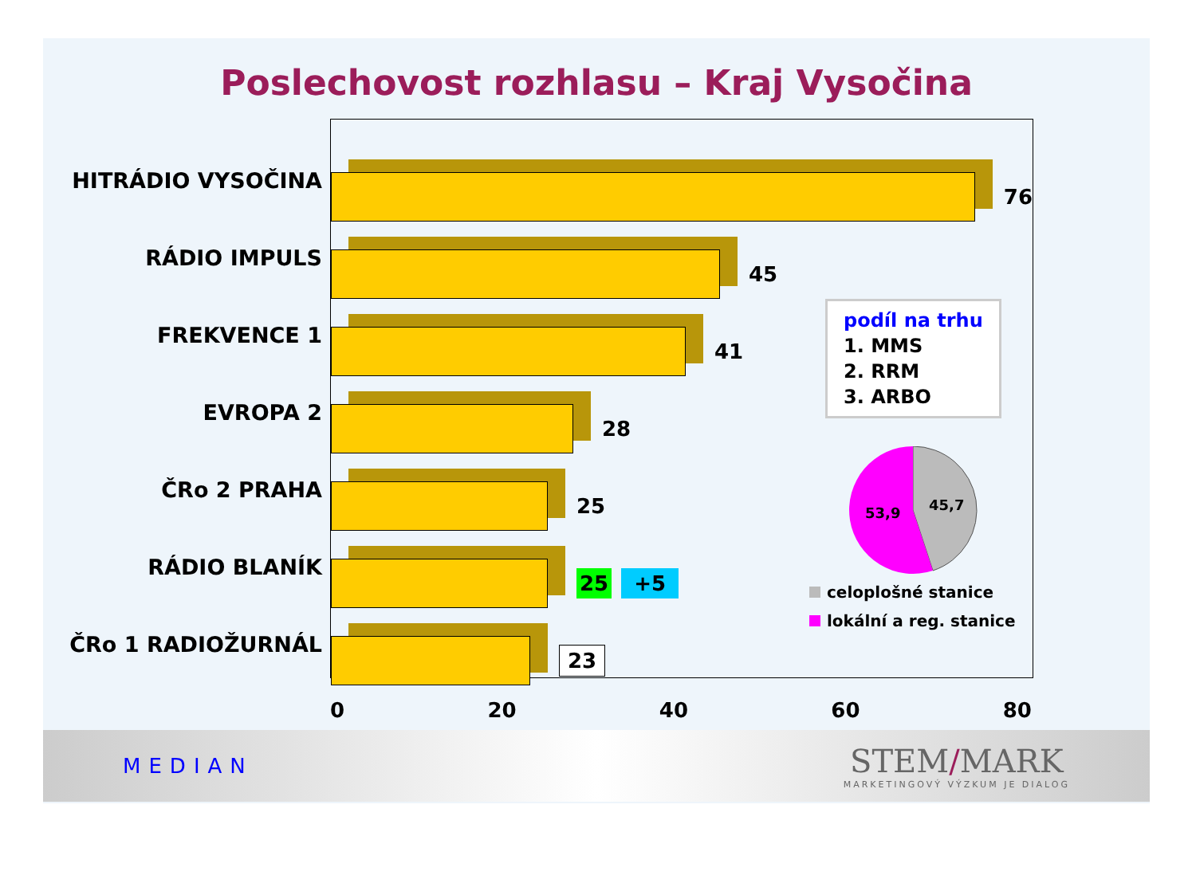Poslechovost rozhlasu – Kraj Vysočina
HITRÁDIO VYSOČINA
RÁDIO IMPULS
FREKVENCE 1
EVROPA 2
ČRo 2 PRAHA
RÁDIO BLANÍK
ČRo 1 RADIOŽURNÁL
76
45
41
28
25
25 +5
23
podíl na trhu
1. MMS
2. RRM
3. ARBO
53,9
45,7
celoplošné stanice
lokální a reg. stanice
0 20 40 60 80
MEDIAN
STEM/MARK
MARKETINGOVÝ VÝZKUM JE DIALOG